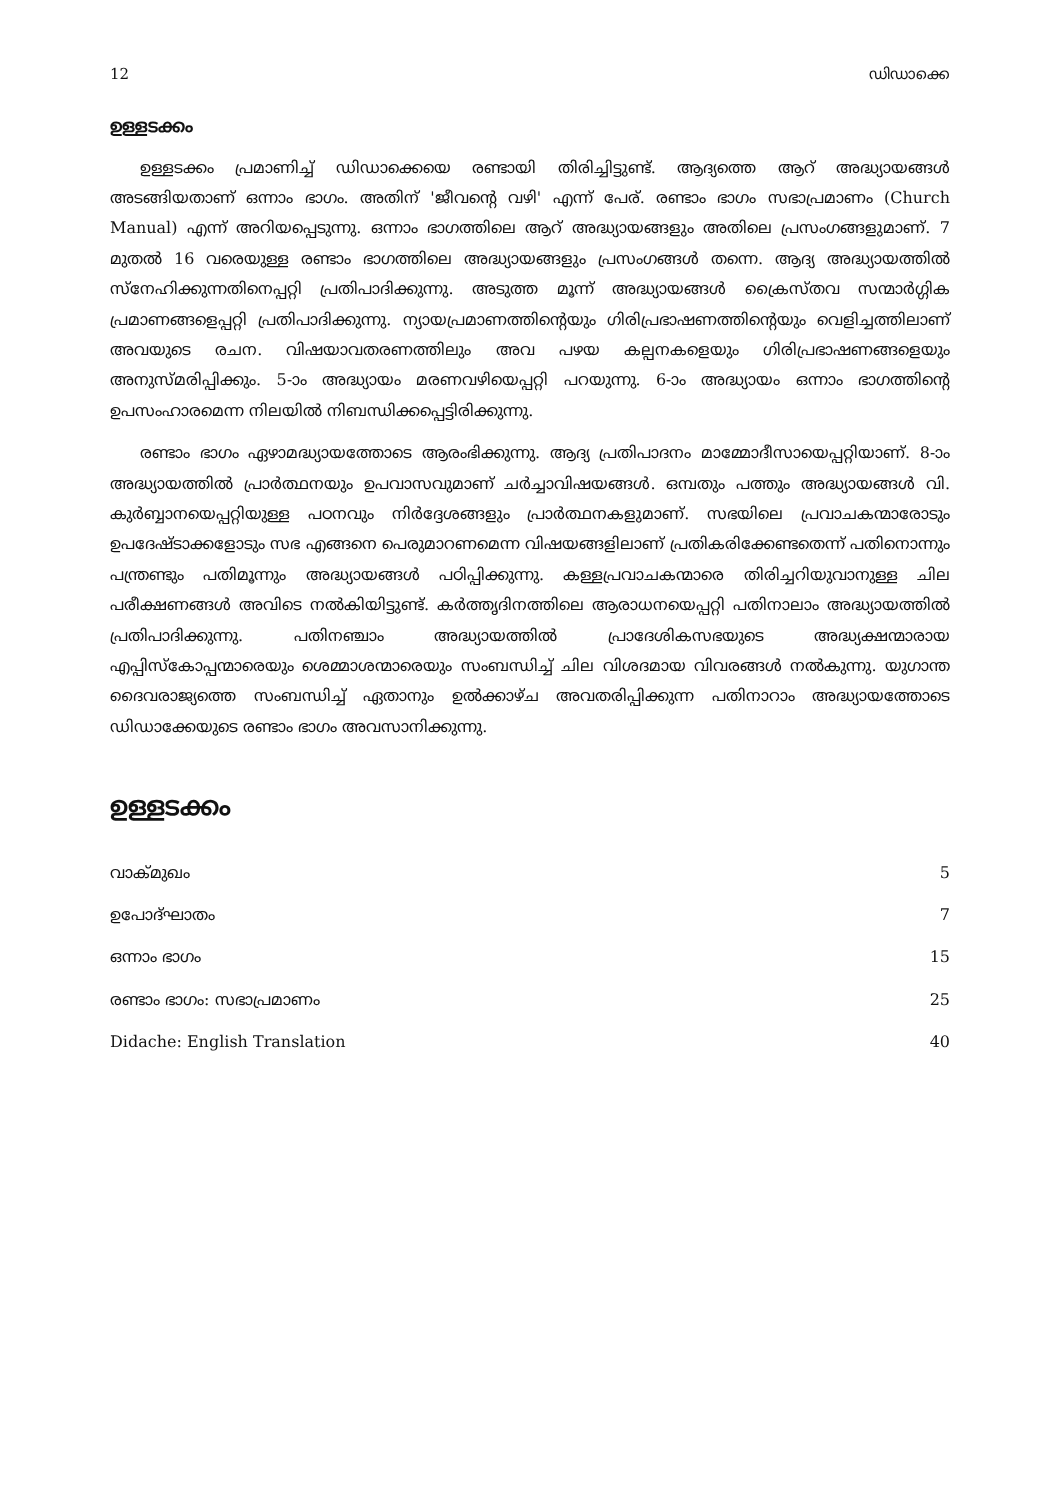12 ഡിഡാക്കെ
ഉള്ളടക്കം
ഉള്ളടക്കം പ്രമാണിച്ച് ഡിഡാക്കെയെ രണ്ടായി തിരിച്ചിട്ടുണ്ട്. ആദ്യത്തെ ആറ് അദ്ധ്യായങ്ങൾ അടങ്ങിയതാണ് ഒന്നാം ഭാഗം. അതിന് 'ജീവന്റെ വഴി' എന്ന് പേര്. രണ്ടാം ഭാഗം സഭാപ്രമാണം (Church Manual) എന്ന് അറിയപ്പെടുന്നു. ഒന്നാം ഭാഗത്തിലെ ആറ് അദ്ധ്യായങ്ങളും അതിലെ പ്രസംഗങ്ങളുമാണ്. 7 മുതൽ 16 വരെയുള്ള രണ്ടാം ഭാഗത്തിലെ അദ്ധ്യായങ്ങളും പ്രസംഗങ്ങൾ തന്നെ. ആദ്യ അദ്ധ്യായത്തിൽ സ്നേഹിക്കുന്നതിനെപ്പറ്റി പ്രതിപാദിക്കുന്നു. അടുത്ത മൂന്ന് അദ്ധ്യായങ്ങൾ ക്രൈസ്തവ സന്മാർഗ്ഗിക പ്രമാണങ്ങളെപ്പറ്റി പ്രതിപാദിക്കുന്നു. ന്യായപ്രമാണത്തിന്റെയും ഗിരിപ്രഭാഷണത്തിന്റെയും വെളിച്ചത്തിലാണ് അവയുടെ രചന. വിഷയാവതരണത്തിലും അവ പഴയ കല്പനകളെയും ഗിരിപ്രഭാഷണങ്ങളെയും അനുസ്മരിപ്പിക്കും. 5-ാം അദ്ധ്യായം മരണവഴിയെപ്പറ്റി പറയുന്നു. 6-ാം അദ്ധ്യായം ഒന്നാം ഭാഗത്തിന്റെ ഉപസംഹാരമെന്ന നിലയിൽ നിബന്ധിക്കപ്പെട്ടിരിക്കുന്നു.
രണ്ടാം ഭാഗം ഏഴാമദ്ധ്യായത്തോടെ ആരംഭിക്കുന്നു. ആദ്യ പ്രതിപാദനം മാമ്മോദീസായെപ്പറ്റിയാണ്. 8-ാം അദ്ധ്യായത്തിൽ പ്രാർത്ഥനയും ഉപവാസവുമാണ് ചർച്ചാവിഷയങ്ങൾ. ഒമ്പതും പത്തും അദ്ധ്യായങ്ങൾ വി. കുർബ്ബാനയെപ്പറ്റിയുള്ള പഠനവും നിർദ്ദേശങ്ങളും പ്രാർത്ഥനകളുമാണ്. സഭയിലെ പ്രവാചകന്മാരോടും ഉപദേഷ്ടാക്കളോടും സഭ എങ്ങനെ പെരുമാറണമെന്ന വിഷയങ്ങളിലാണ് പ്രതികരിക്കേണ്ടതെന്ന് പതിനൊന്നും പന്ത്രണ്ടും പതിമൂന്നും അദ്ധ്യായങ്ങൾ പഠിപ്പിക്കുന്നു. കള്ളപ്രവാചകന്മാരെ തിരിച്ചറിയുവാനുള്ള ചില പരീക്ഷണങ്ങൾ അവിടെ നൽകിയിട്ടുണ്ട്. കർത്തൃദിനത്തിലെ ആരാധനയെപ്പറ്റി പതിനാലാം അദ്ധ്യായത്തിൽ പ്രതിപാദിക്കുന്നു. പതിനഞ്ചാം അദ്ധ്യായത്തിൽ പ്രാദേശികസഭയുടെ അദ്ധ്യക്ഷന്മാരായ എപ്പിസ്കോപ്പന്മാരെയും ശെമ്മാശന്മാരെയും സംബന്ധിച്ച് ചില വിശദമായ വിവരങ്ങൾ നൽകുന്നു. യുഗാന്ത ദൈവരാജ്യത്തെ സംബന്ധിച്ച് ഏതാനും ഉൽക്കാഴ്ച അവതരിപ്പിക്കുന്ന പതിനാറാം അദ്ധ്യായത്തോടെ ഡിഡാക്കേയുടെ രണ്ടാം ഭാഗം അവസാനിക്കുന്നു.
ഉള്ളടക്കം
| വാക്‌മുഖം | 5 |
| ഉപോദ്ഘാതം | 7 |
| ഒന്നാം ഭാഗം | 15 |
| രണ്ടാം ഭാഗം: സഭാപ്രമാണം | 25 |
| Didache: English Translation | 40 |